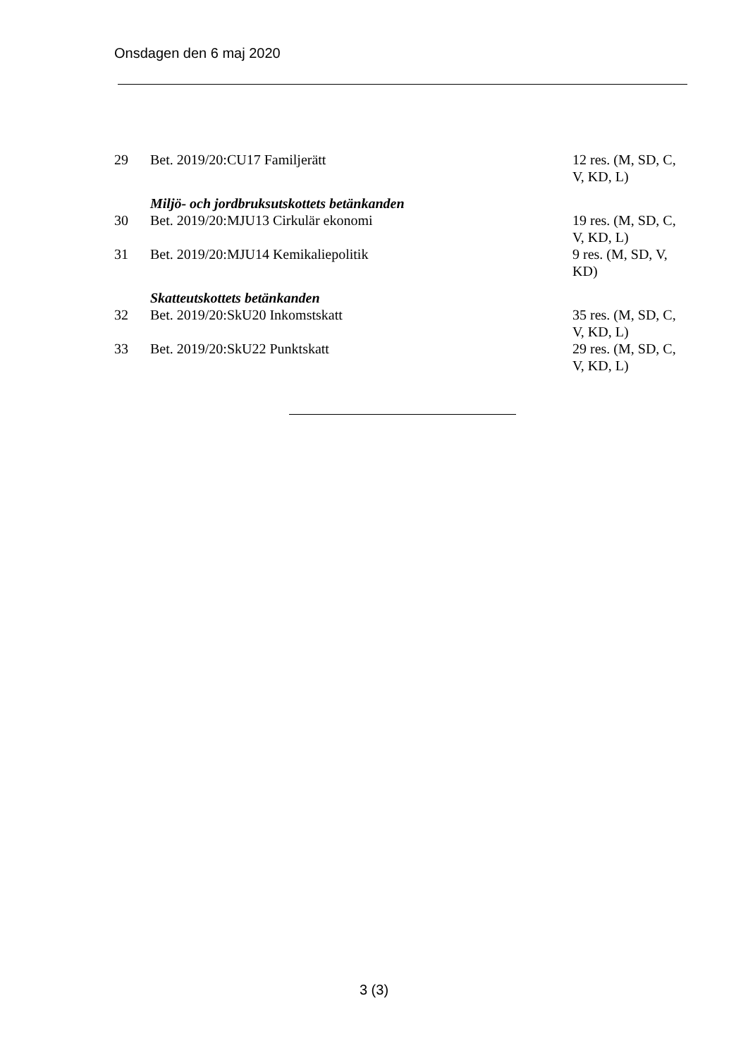Onsdagen den 6 maj 2020
| 29 | Bet. 2019/20:CU17 Familjerätt | 12 res. (M, SD, C, V, KD, L) |
| | Miljö- och jordbruksutskottets betänkanden | |
| 30 | Bet. 2019/20:MJU13 Cirkulär ekonomi | 19 res. (M, SD, C, V, KD, L) |
| 31 | Bet. 2019/20:MJU14 Kemikaliepolitik | 9 res. (M, SD, V, KD) |
| | Skatteutskottets betänkanden | |
| 32 | Bet. 2019/20:SkU20 Inkomstskatt | 35 res. (M, SD, C, V, KD, L) |
| 33 | Bet. 2019/20:SkU22 Punktskatt | 29 res. (M, SD, C, V, KD, L) |
3 (3)